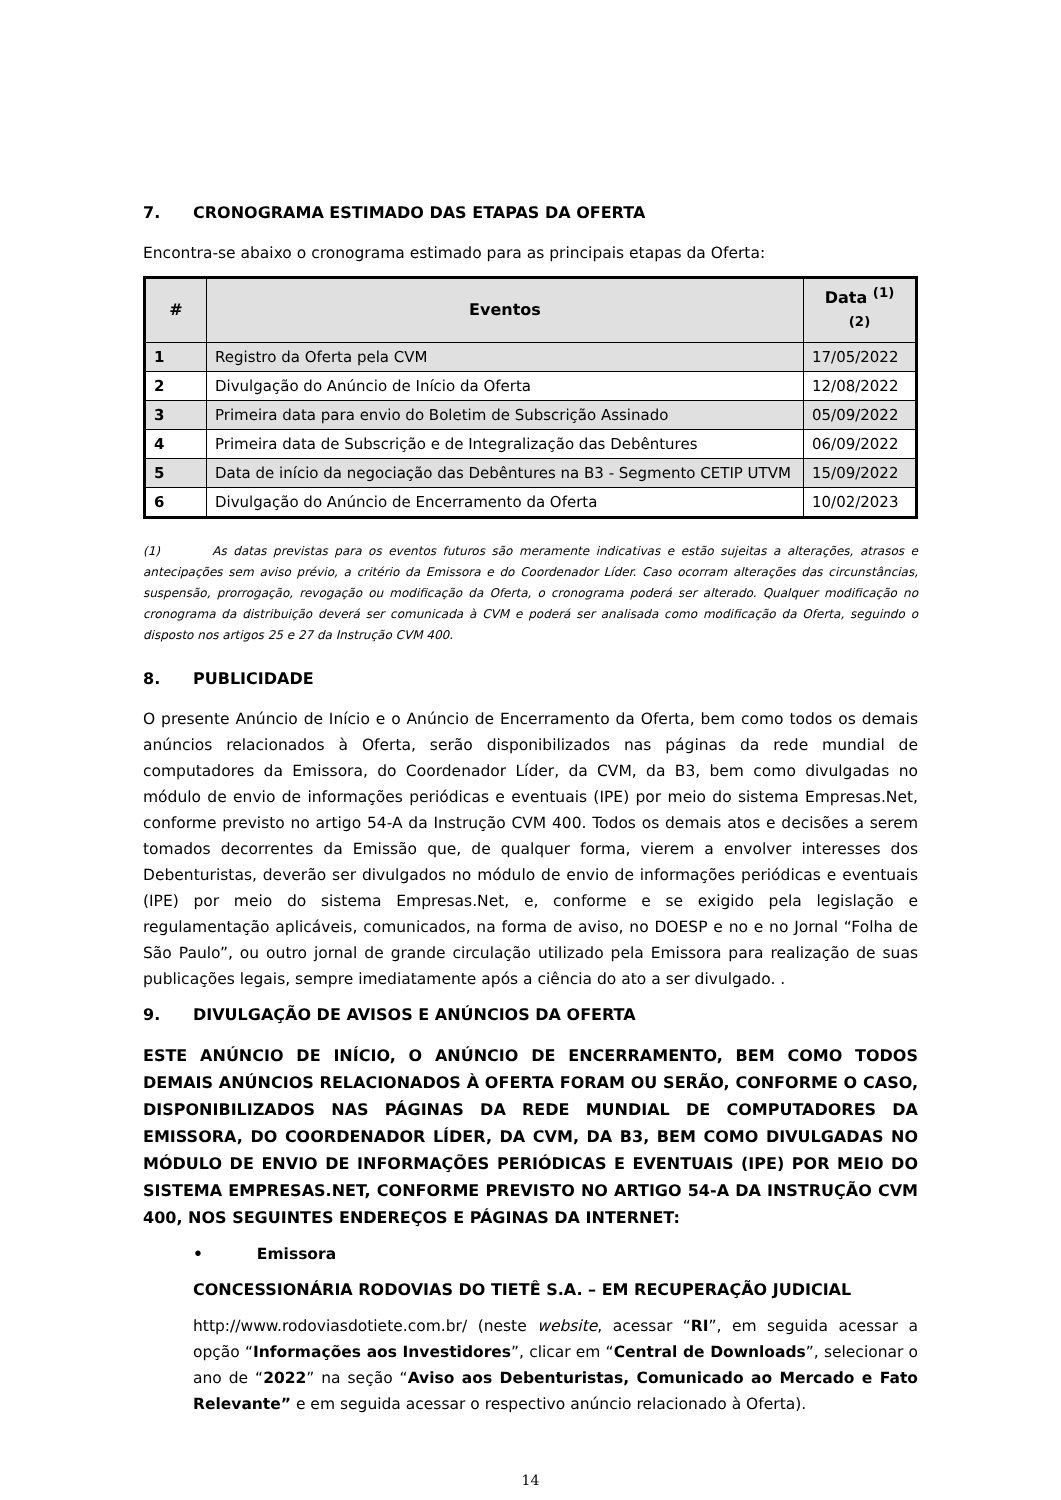7. CRONOGRAMA ESTIMADO DAS ETAPAS DA OFERTA
Encontra-se abaixo o cronograma estimado para as principais etapas da Oferta:
| # | Eventos | Data <sup>(1) (2)</sup> |
| --- | --- | --- |
| 1 | Registro da Oferta pela CVM | 17/05/2022 |
| 2 | Divulgação do Anúncio de Início da Oferta | 12/08/2022 |
| 3 | Primeira data para envio do Boletim de Subscrição Assinado | 05/09/2022 |
| 4 | Primeira data de Subscrição e de Integralização das Debêntures | 06/09/2022 |
| 5 | Data de início da negociação das Debêntures na B3 - Segmento CETIP UTVM | 15/09/2022 |
| 6 | Divulgação do Anúncio de Encerramento da Oferta | 10/02/2023 |
(1) As datas previstas para os eventos futuros são meramente indicativas e estão sujeitas a alterações, atrasos e antecipações sem aviso prévio, a critério da Emissora e do Coordenador Líder. Caso ocorram alterações das circunstâncias, suspensão, prorrogação, revogação ou modificação da Oferta, o cronograma poderá ser alterado. Qualquer modificação no cronograma da distribuição deverá ser comunicada à CVM e poderá ser analisada como modificação da Oferta, seguindo o disposto nos artigos 25 e 27 da Instrução CVM 400.
8. PUBLICIDADE
O presente Anúncio de Início e o Anúncio de Encerramento da Oferta, bem como todos os demais anúncios relacionados à Oferta, serão disponibilizados nas páginas da rede mundial de computadores da Emissora, do Coordenador Líder, da CVM, da B3, bem como divulgadas no módulo de envio de informações periódicas e eventuais (IPE) por meio do sistema Empresas.Net, conforme previsto no artigo 54-A da Instrução CVM 400. Todos os demais atos e decisões a serem tomados decorrentes da Emissão que, de qualquer forma, vierem a envolver interesses dos Debenturistas, deverão ser divulgados no módulo de envio de informações periódicas e eventuais (IPE) por meio do sistema Empresas.Net, e, conforme e se exigido pela legislação e regulamentação aplicáveis, comunicados, na forma de aviso, no DOESP e no e no Jornal “Folha de São Paulo”, ou outro jornal de grande circulação utilizado pela Emissora para realização de suas publicações legais, sempre imediatamente após a ciência do ato a ser divulgado. .
9. DIVULGAÇÃO DE AVISOS E ANÚNCIOS DA OFERTA
ESTE ANÚNCIO DE INÍCIO, O ANÚNCIO DE ENCERRAMENTO, BEM COMO TODOS DEMAIS ANÚNCIOS RELACIONADOS À OFERTA FORAM OU SERÃO, CONFORME O CASO, DISPONIBILIZADOS NAS PÁGINAS DA REDE MUNDIAL DE COMPUTADORES DA EMISSORA, DO COORDENADOR LÍDER, DA CVM, DA B3, BEM COMO DIVULGADAS NO MÓDULO DE ENVIO DE INFORMAÇÕES PERIÓDICAS E EVENTUAIS (IPE) POR MEIO DO SISTEMA EMPRESAS.NET, CONFORME PREVISTO NO ARTIGO 54-A DA INSTRUÇÃO CVM 400, NOS SEGUINTES ENDEREÇOS E PÁGINAS DA INTERNET:
• Emissora
CONCESSIONÁRIA RODOVIAS DO TIETÊ S.A. – EM RECUPERAÇÃO JUDICIAL
http://www.rodoviasdotiete.com.br/ (neste website, acessar “RI”, em seguida acessar a opção “Informações aos Investidores”, clicar em “Central de Downloads”, selecionar o ano de “2022” na seção “Aviso aos Debenturistas, Comunicado ao Mercado e Fato Relevante” e em seguida acessar o respectivo anúncio relacionado à Oferta).
14